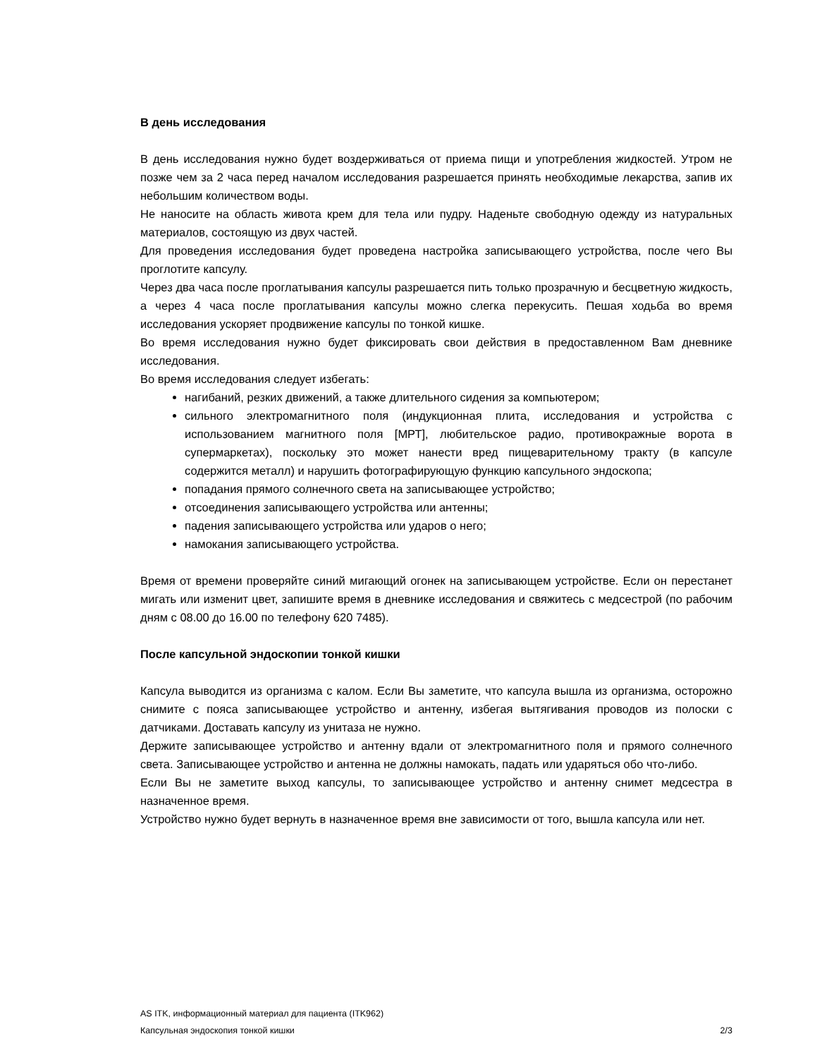В день исследования
В день исследования нужно будет воздерживаться от приема пищи и употребления жидкостей. Утром не позже чем за 2 часа перед началом исследования разрешается принять необходимые лекарства, запив их небольшим количеством воды.
Не наносите на область живота крем для тела или пудру. Наденьте свободную одежду из натуральных материалов, состоящую из двух частей.
Для проведения исследования будет проведена настройка записывающего устройства, после чего Вы проглотите капсулу.
Через два часа после проглатывания капсулы разрешается пить только прозрачную и бесцветную жидкость, а через 4 часа после проглатывания капсулы можно слегка перекусить. Пешая ходьба во время исследования ускоряет продвижение капсулы по тонкой кишке.
Во время исследования нужно будет фиксировать свои действия в предоставленном Вам дневнике исследования.
Во время исследования следует избегать:
нагибаний, резких движений, а также длительного сидения за компьютером;
сильного электромагнитного поля (индукционная плита, исследования и устройства с использованием магнитного поля [МРТ], любительское радио, противокражные ворота в супермаркетах), поскольку это может нанести вред пищеварительному тракту (в капсуле содержится металл) и нарушить фотографирующую функцию капсульного эндоскопа;
попадания прямого солнечного света на записывающее устройство;
отсоединения записывающего устройства или антенны;
падения записывающего устройства или ударов о него;
намокания записывающего устройства.
Время от времени проверяйте синий мигающий огонек на записывающем устройстве. Если он перестанет мигать или изменит цвет, запишите время в дневнике исследования и свяжитесь с медсестрой (по рабочим дням с 08.00 до 16.00 по телефону 620 7485).
После капсульной эндоскопии тонкой кишки
Капсула выводится из организма с калом. Если Вы заметите, что капсула вышла из организма, осторожно снимите с пояса записывающее устройство и антенну, избегая вытягивания проводов из полоски с датчиками. Доставать капсулу из унитаза не нужно.
Держите записывающее устройство и антенну вдали от электромагнитного поля и прямого солнечного света. Записывающее устройство и антенна не должны намокать, падать или ударяться обо что-либо.
Если Вы не заметите выход капсулы, то записывающее устройство и антенну снимет медсестра в назначенное время.
Устройство нужно будет вернуть в назначенное время вне зависимости от того, вышла капсула или нет.
AS ITK, информационный материал для пациента (ITK962)
Капсульная эндоскопия тонкой кишки 2/3